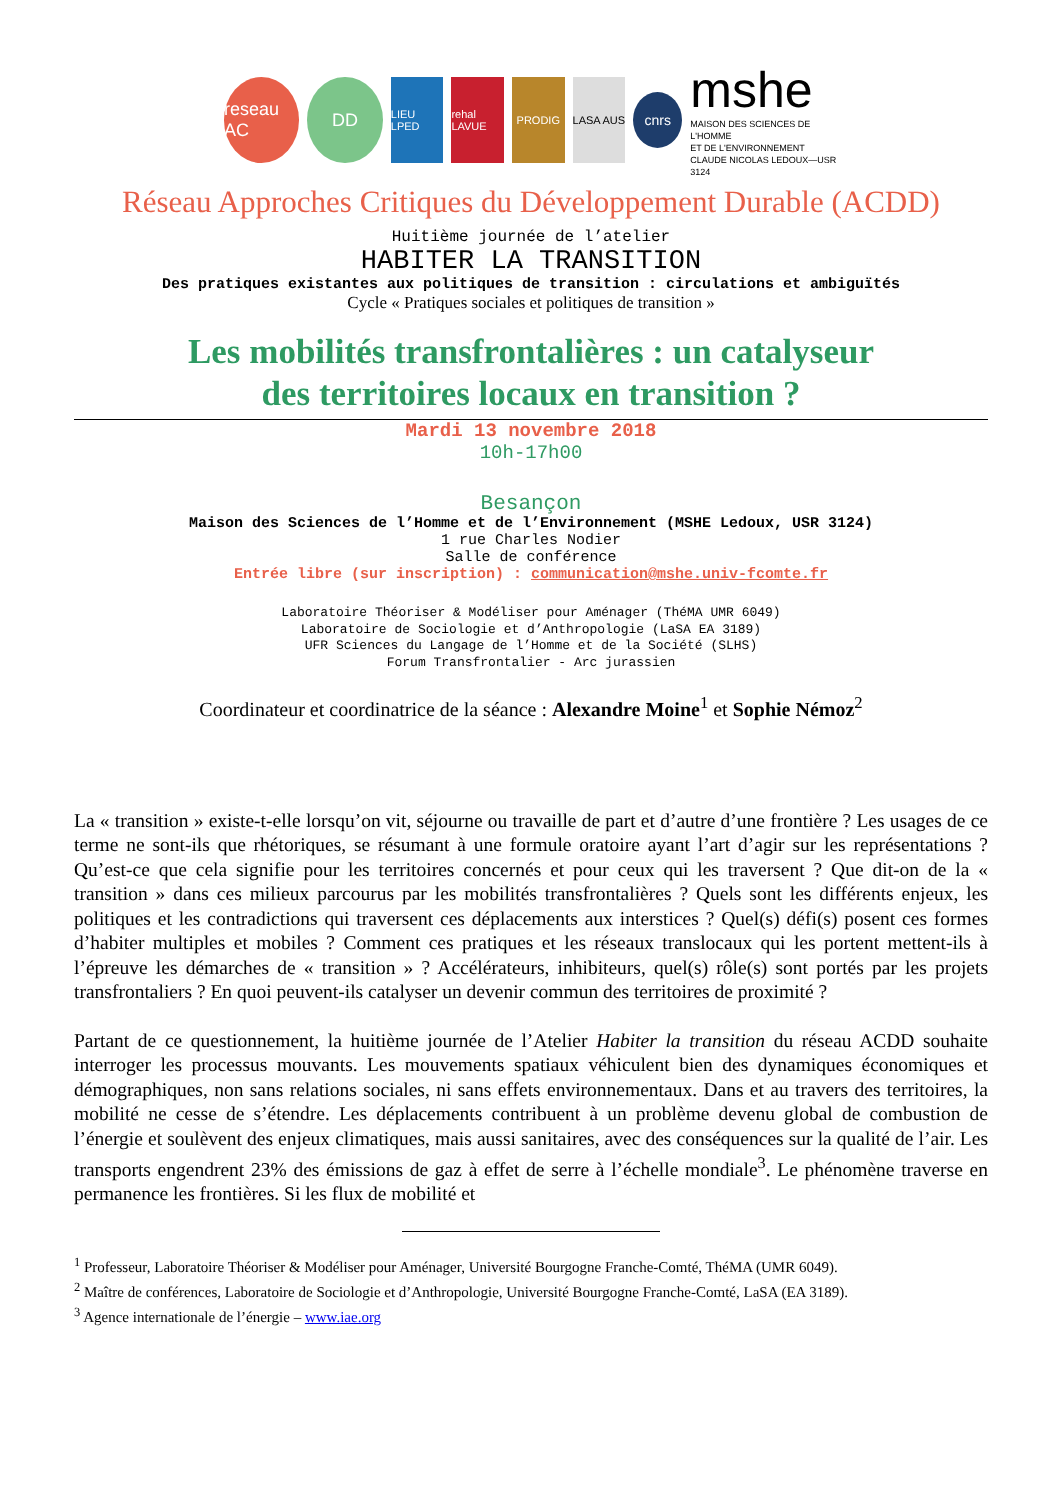reseau AC
DD
LIEU LPED
rehal LAVUE
PRODIG LASA AUS
cnrs
mshe
MAISON DES SCIENCES DE L'HOMME
ET DE L'ENVIRONNEMENT
CLAUDE NICOLAS LEDOUX—USR 3124
Réseau Approches Critiques du Développement Durable (ACDD)
Huitième journée de l’atelier
HABITER LA TRANSITION
Des pratiques existantes aux politiques de transition : circulations et ambiguïtés
Cycle « Pratiques sociales et politiques de transition »
Les mobilités transfrontalières : un catalyseur
des territoires locaux en transition ?
Mardi 13 novembre 2018
10h-17h00
Besançon
Maison des Sciences de l’Homme et de l’Environnement (MSHE Ledoux, USR 3124)
1 rue Charles Nodier
Salle de conférence
Entrée libre (sur inscription) : communication@mshe.univ-fcomte.fr
Laboratoire Théoriser & Modéliser pour Aménager (ThéMA UMR 6049)
Laboratoire de Sociologie et d’Anthropologie (LaSA EA 3189)
UFR Sciences du Langage de l’Homme et de la Société (SLHS)
Forum Transfrontalier - Arc jurassien
Coordinateur et coordinatrice de la séance : Alexandre Moine<sup>1</sup> et Sophie Némoz<sup>2</sup>
La « transition » existe-t-elle lorsqu’on vit, séjourne ou travaille de part et d’autre d’une frontière ? Les usages de ce terme ne sont-ils que rhétoriques, se résumant à une formule oratoire ayant l’art d’agir sur les représentations ? Qu’est-ce que cela signifie pour les territoires concernés et pour ceux qui les traversent ? Que dit-on de la « transition » dans ces milieux parcourus par les mobilités transfrontalières ? Quels sont les différents enjeux, les politiques et les contradictions qui traversent ces déplacements aux interstices ? Quel(s) défi(s) posent ces formes d’habiter multiples et mobiles ? Comment ces pratiques et les réseaux translocaux qui les portent mettent-ils à l’épreuve les démarches de « transition » ? Accélérateurs, inhibiteurs, quel(s) rôle(s) sont portés par les projets transfrontaliers ? En quoi peuvent-ils catalyser un devenir commun des territoires de proximité ?
Partant de ce questionnement, la huitième journée de l’Atelier Habiter la transition du réseau ACDD souhaite interroger les processus mouvants. Les mouvements spatiaux véhiculent bien des dynamiques économiques et démographiques, non sans relations sociales, ni sans effets environnementaux. Dans et au travers des territoires, la mobilité ne cesse de s’étendre. Les déplacements contribuent à un problème devenu global de combustion de l’énergie et soulèvent des enjeux climatiques, mais aussi sanitaires, avec des conséquences sur la qualité de l’air. Les transports engendrent 23% des émissions de gaz à effet de serre à l’échelle mondiale<sup>3</sup>. Le phénomène traverse en permanence les frontières. Si les flux de mobilité et
<sup>1</sup> Professeur, Laboratoire Théoriser & Modéliser pour Aménager, Université Bourgogne Franche-Comté, ThéMA (UMR 6049).
<sup>2</sup> Maître de conférences, Laboratoire de Sociologie et d’Anthropologie, Université Bourgogne Franche-Comté, LaSA (EA 3189).
<sup>3</sup> Agence internationale de l’énergie – www.iae.org